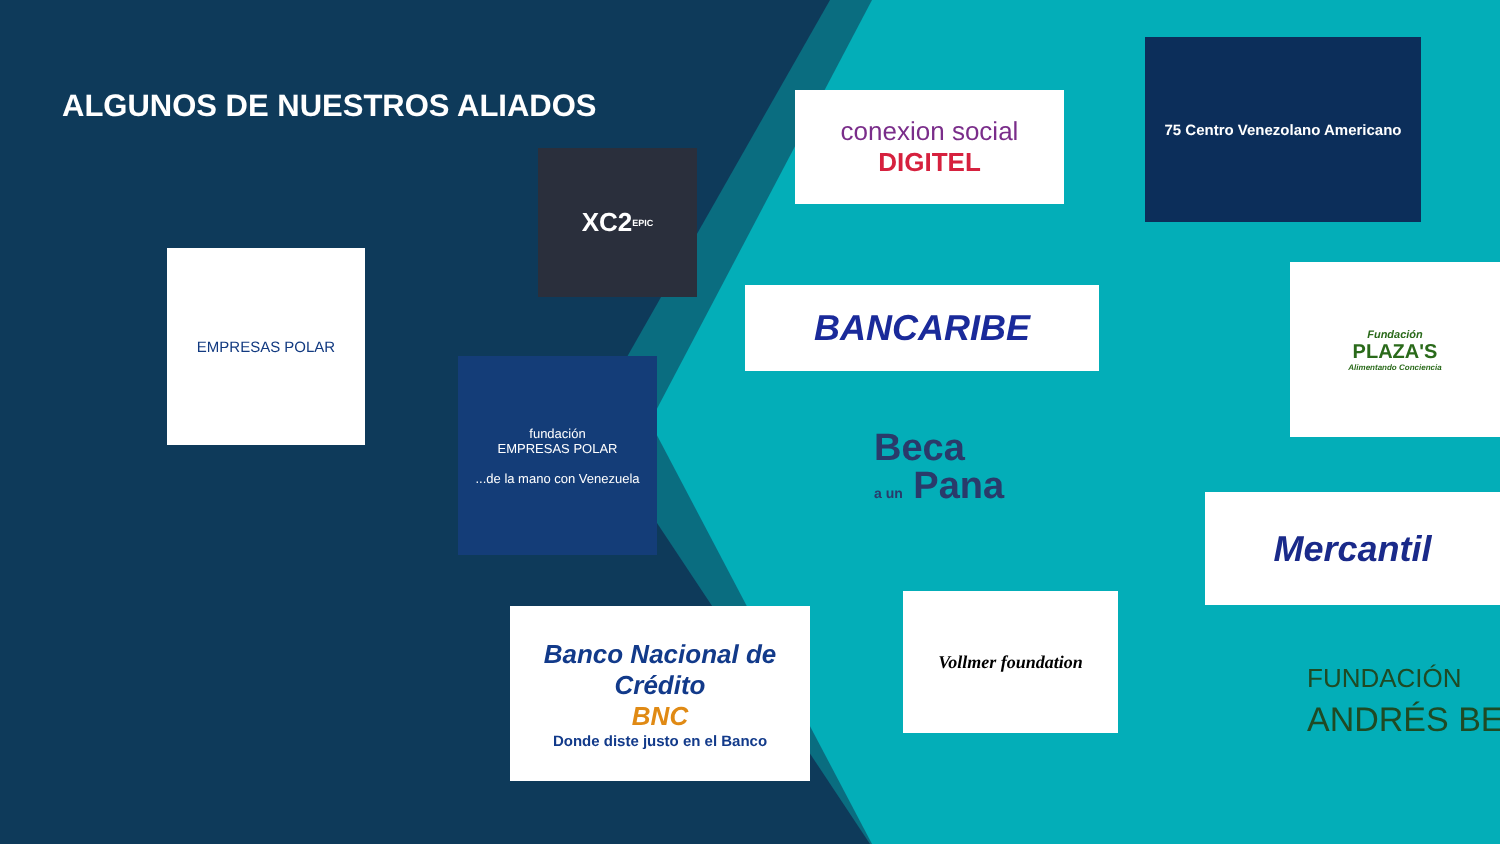ALGUNOS DE NUESTROS ALIADOS
EMPRESAS POLAR
XC2
EPIC
fundación
EMPRESAS POLAR
...de la mano con Venezuela
Banco Nacional de Crédito
BNC
Donde diste justo en el Banco
conexion social
DIGITEL
75 Centro Venezolano Americano
BANCARIBE
Beca
a un Pana
Fundación
PLAZA'S
Alimentando Conciencia
Mercantil
Vollmer foundation
FUNDACIÓN
ANDRÉS BE